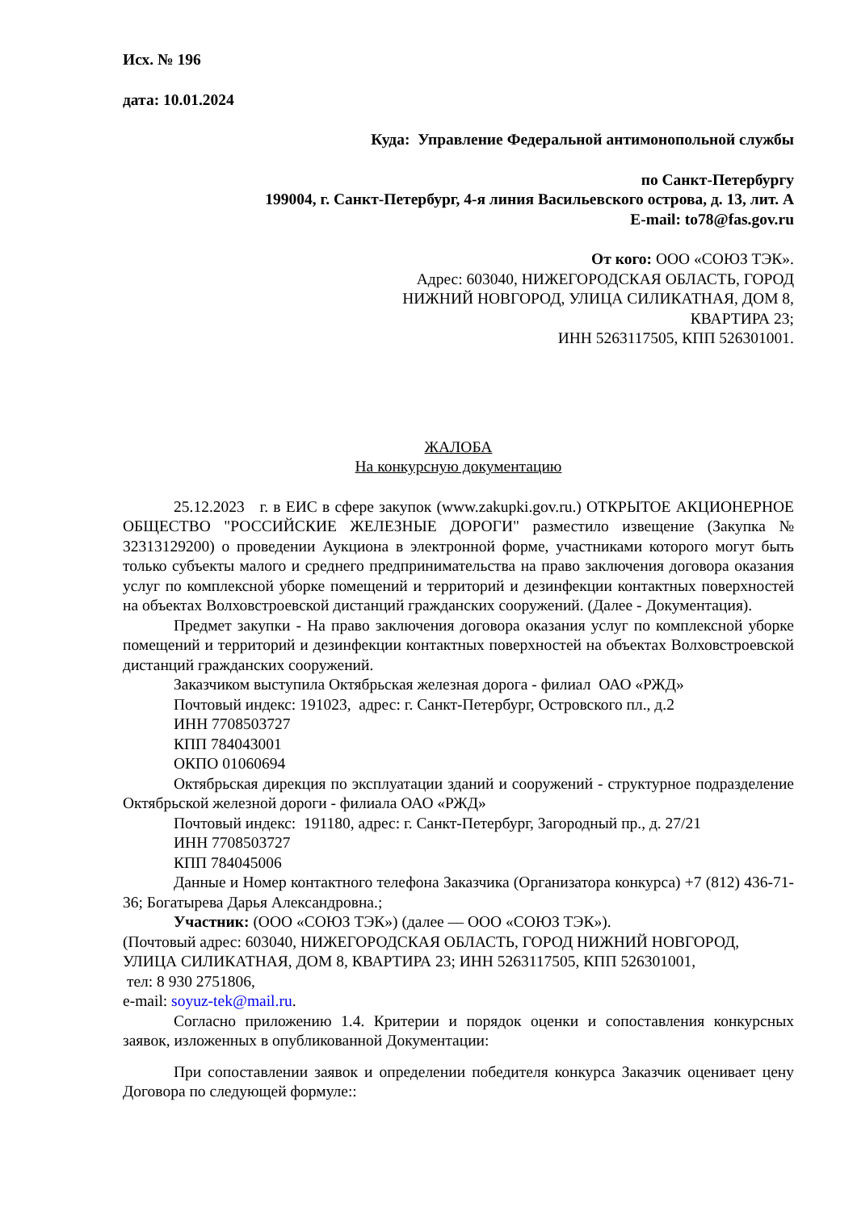Исх. № 196
дата: 10.01.2024
Куда: Управление Федеральной антимонопольной службы
по Санкт-Петербургу
199004, г. Санкт-Петербург, 4-я линия Васильевского острова, д. 13, лит. А
E-mail: to78@fas.gov.ru
От кого: ООО «СОЮЗ ТЭК».
Адрес: 603040, НИЖЕГОРОДСКАЯ ОБЛАСТЬ, ГОРОД
НИЖНИЙ НОВГОРОД, УЛИЦА СИЛИКАТНАЯ, ДОМ 8,
КВАРТИРА 23;
ИНН 5263117505, КПП 526301001.
ЖАЛОБА
На конкурсную документацию
25.12.2023 г. в ЕИС в сфере закупок (www.zakupki.gov.ru.) ОТКРЫТОЕ АКЦИОНЕРНОЕ ОБЩЕСТВО "РОССИЙСКИЕ ЖЕЛЕЗНЫЕ ДОРОГИ" разместило извещение (Закупка № 32313129200) о проведении Аукциона в электронной форме, участниками которого могут быть только субъекты малого и среднего предпринимательства на право заключения договора оказания услуг по комплексной уборке помещений и территорий и дезинфекции контактных поверхностей на объектах Волховстроевской дистанций гражданских сооружений. (Далее - Документация).
Предмет закупки - На право заключения договора оказания услуг по комплексной уборке помещений и территорий и дезинфекции контактных поверхностей на объектах Волховстроевской дистанций гражданских сооружений.
Заказчиком выступила Октябрьская железная дорога - филиал ОАО «РЖД»
Почтовый индекс: 191023, адрес: г. Санкт-Петербург, Островского пл., д.2
ИНН 7708503727
КПП 784043001
ОКПО 01060694
Октябрьская дирекция по эксплуатации зданий и сооружений - структурное подразделение Октябрьской железной дороги - филиала ОАО «РЖД»
Почтовый индекс: 191180, адрес: г. Санкт-Петербург, Загородный пр., д. 27/21
ИНН 7708503727
КПП 784045006
Данные и Номер контактного телефона Заказчика (Организатора конкурса) +7 (812) 436-71-36; Богатырева Дарья Александровна.;
Участник: (ООО «СОЮЗ ТЭК») (далее — ООО «СОЮЗ ТЭК»).
(Почтовый адрес: 603040, НИЖЕГОРОДСКАЯ ОБЛАСТЬ, ГОРОД НИЖНИЙ НОВГОРОД, УЛИЦА СИЛИКАТНАЯ, ДОМ 8, КВАРТИРА 23; ИНН 5263117505, КПП 526301001,
тел: 8 930 2751806,
e-mail: soyuz-tek@mail.ru.
Согласно приложению 1.4. Критерии и порядок оценки и сопоставления конкурсных заявок, изложенных в опубликованной Документации:
При сопоставлении заявок и определении победителя конкурса Заказчик оценивает цену Договора по следующей формуле::